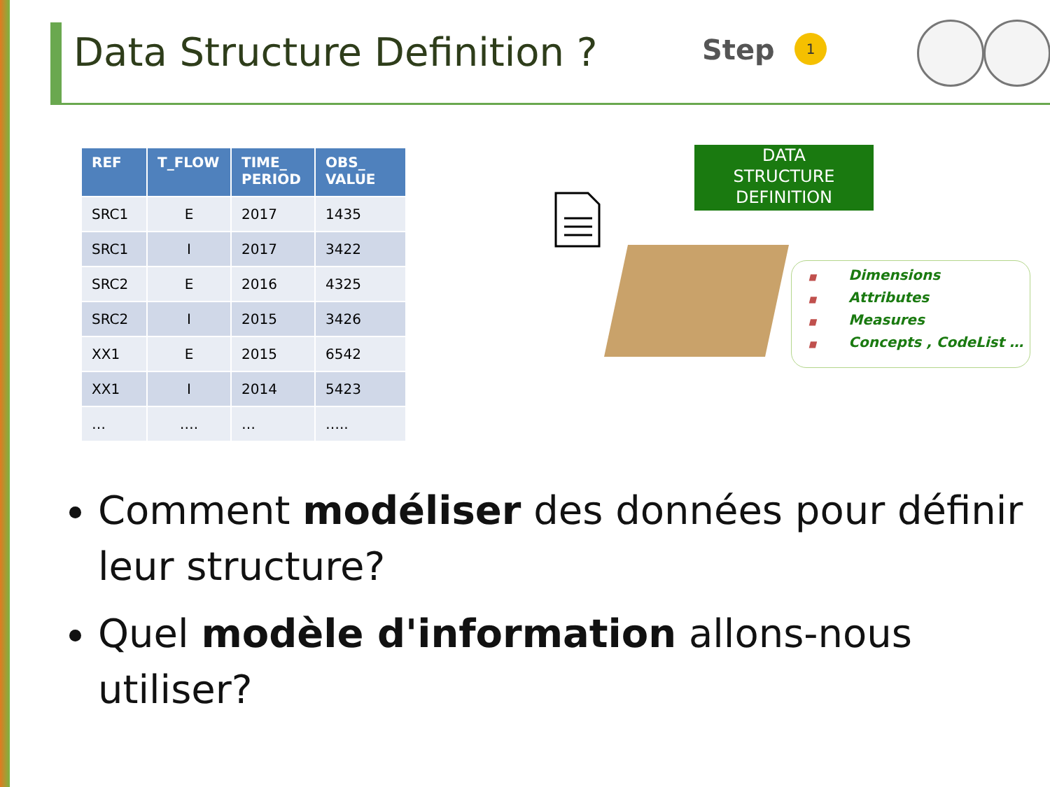Data Structure Definition ? Step 1
| REF | T_FLOW | TIME_ PERIOD | OBS_ VALUE |
| --- | --- | --- | --- |
| SRC1 | E | 2017 | 1435 |
| SRC1 | I | 2017 | 3422 |
| SRC2 | E | 2016 | 4325 |
| SRC2 | I | 2015 | 3426 |
| XX1 | E | 2015 | 6542 |
| XX1 | I | 2014 | 5423 |
| … | …. | … | ….. |
DATA
STRUCTURE
DEFINITION
■ Dimensions
■ Attributes
■ Measures
■ Concepts , CodeList …
Comment modéliser des données pour définir leur structure?
Quel modèle d'information allons-nous utiliser?